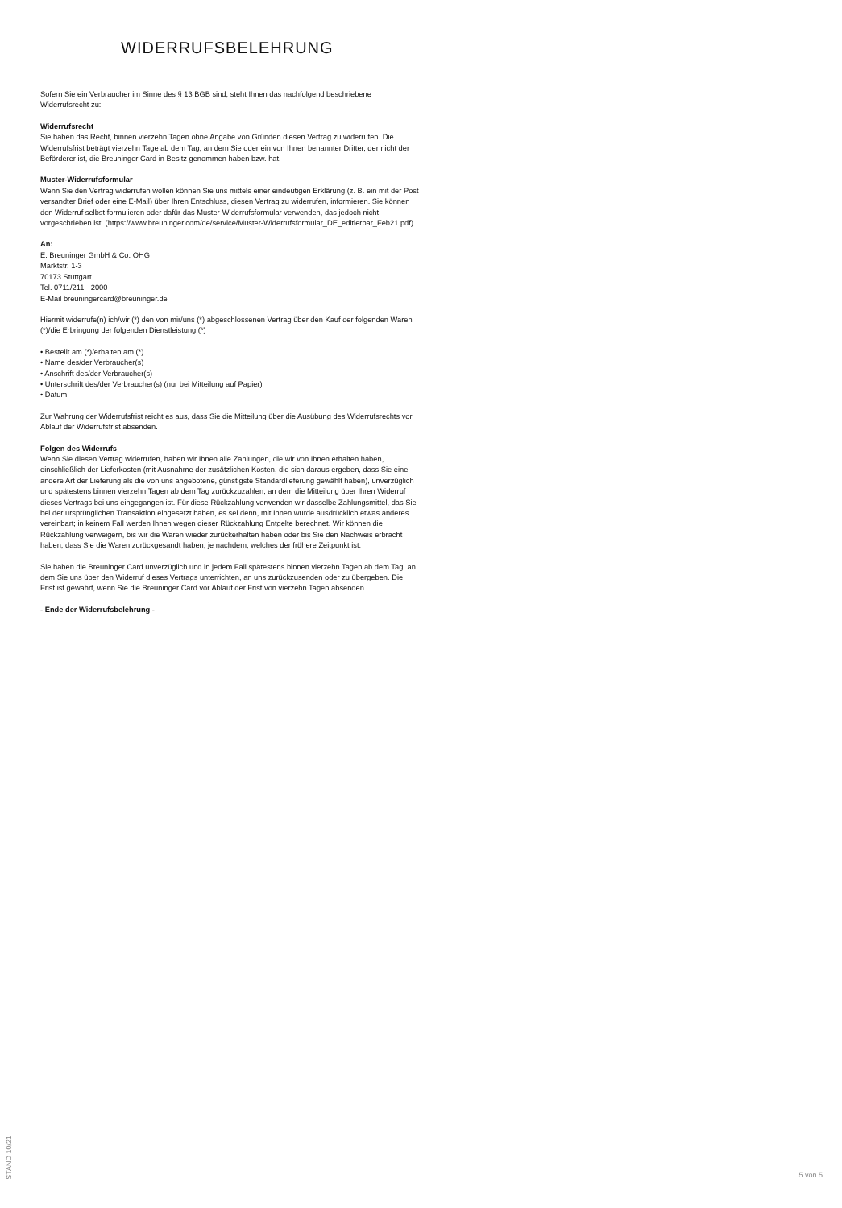WIDERRUFSBELEHRUNG
Sofern Sie ein Verbraucher im Sinne des § 13 BGB sind, steht Ihnen das nachfolgend beschriebene Widerrufsrecht zu:
Widerrufsrecht
Sie haben das Recht, binnen vierzehn Tagen ohne Angabe von Gründen diesen Vertrag zu widerrufen. Die Widerrufsfrist beträgt vierzehn Tage ab dem Tag, an dem Sie oder ein von Ihnen benannter Dritter, der nicht der Beförderer ist, die Breuninger Card in Besitz genommen haben bzw. hat.
Muster-Widerrufsformular
Wenn Sie den Vertrag widerrufen wollen können Sie uns mittels einer eindeutigen Erklärung (z. B. ein mit der Post versandter Brief oder eine E-Mail) über Ihren Entschluss, diesen Vertrag zu widerrufen, informieren. Sie können den Widerruf selbst formulieren oder dafür das Muster-Widerrufsformular verwenden, das jedoch nicht vorgeschrieben ist. (https://www.breuninger.com/de/service/Muster-Widerrufsformular_DE_editierbar_Feb21.pdf)
An:
E. Breuninger GmbH & Co. OHG
Marktstr. 1-3
70173 Stuttgart
Tel. 0711/211 - 2000
E-Mail breuningercard@breuninger.de
Hiermit widerrufe(n) ich/wir (*) den von mir/uns (*) abgeschlossenen Vertrag über den Kauf der folgenden Waren (*)/die Erbringung der folgenden Dienstleistung (*)
• Bestellt am (*)/erhalten am (*)
• Name des/der Verbraucher(s)
• Anschrift des/der Verbraucher(s)
• Unterschrift des/der Verbraucher(s) (nur bei Mitteilung auf Papier)
• Datum
Zur Wahrung der Widerrufsfrist reicht es aus, dass Sie die Mitteilung über die Ausübung des Widerrufsrechts vor Ablauf der Widerrufsfrist absenden.
Folgen des Widerrufs
Wenn Sie diesen Vertrag widerrufen, haben wir Ihnen alle Zahlungen, die wir von Ihnen erhalten haben, einschließlich der Lieferkosten (mit Ausnahme der zusätzlichen Kosten, die sich daraus ergeben, dass Sie eine andere Art der Lieferung als die von uns angebotene, günstigste Standardlieferung gewählt haben), unverzüglich und spätestens binnen vierzehn Tagen ab dem Tag zurückzuzahlen, an dem die Mitteilung über Ihren Widerruf dieses Vertrags bei uns eingegangen ist. Für diese Rückzahlung verwenden wir dasselbe Zahlungsmittel, das Sie bei der ursprünglichen Transaktion eingesetzt haben, es sei denn, mit Ihnen wurde ausdrücklich etwas anderes vereinbart; in keinem Fall werden Ihnen wegen dieser Rückzahlung Entgelte berechnet. Wir können die Rückzahlung verweigern, bis wir die Waren wieder zurückerhalten haben oder bis Sie den Nachweis erbracht haben, dass Sie die Waren zurückgesandt haben, je nachdem, welches der frühere Zeitpunkt ist.
Sie haben die Breuninger Card unverzüglich und in jedem Fall spätestens binnen vierzehn Tagen ab dem Tag, an dem Sie uns über den Widerruf dieses Vertrags unterrichten, an uns zurückzusenden oder zu übergeben. Die Frist ist gewahrt, wenn Sie die Breuninger Card vor Ablauf der Frist von vierzehn Tagen absenden.
- Ende der Widerrufsbelehrung -
STAND 10/21
5 von 5